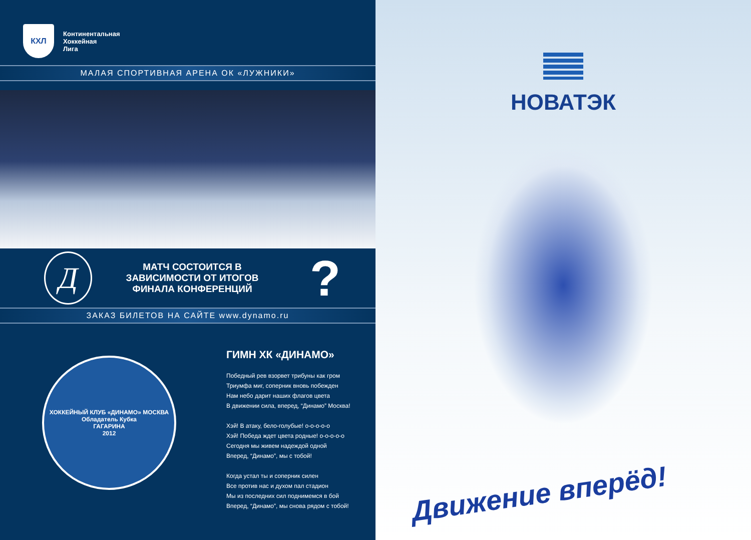КХЛ
Континентальная
Хоккейная
Лига
МАЛАЯ СПОРТИВНАЯ АРЕНА ОК «ЛУЖНИКИ»
Д
МАТЧ СОСТОИТСЯ В ЗАВИСИМОСТИ ОТ ИТОГОВ ФИНАЛА КОНФЕРЕНЦИЙ
?
ЗАКАЗ БИЛЕТОВ НА САЙТЕ www.dynamo.ru
ХОККЕЙНЫЙ КЛУБ «ДИНАМО» МОСКВА
Обладатель Кубка
ГАГАРИНА
2012
ГИМН ХК «ДИНАМО»
Победный рев взорвет трибуны как гром
Триумфа миг, соперник вновь побежден
Нам небо дарит наших флагов цвета
В движении сила, вперед, “Динамо” Москва!
Хэй! В атаку, бело-голубые! о-о-о-о-о
Хэй! Победа ждет цвета родные! о-о-о-о-о
Сегодня мы живем надеждой одной
Вперед, “Динамо”, мы с тобой!
Когда устал ты и соперник силен
Все против нас и духом пал стадион
Мы из последних сил поднимемся в бой
Вперед, “Динамо”, мы снова рядом с тобой!
НОВАТЭК
Движение вперёд!